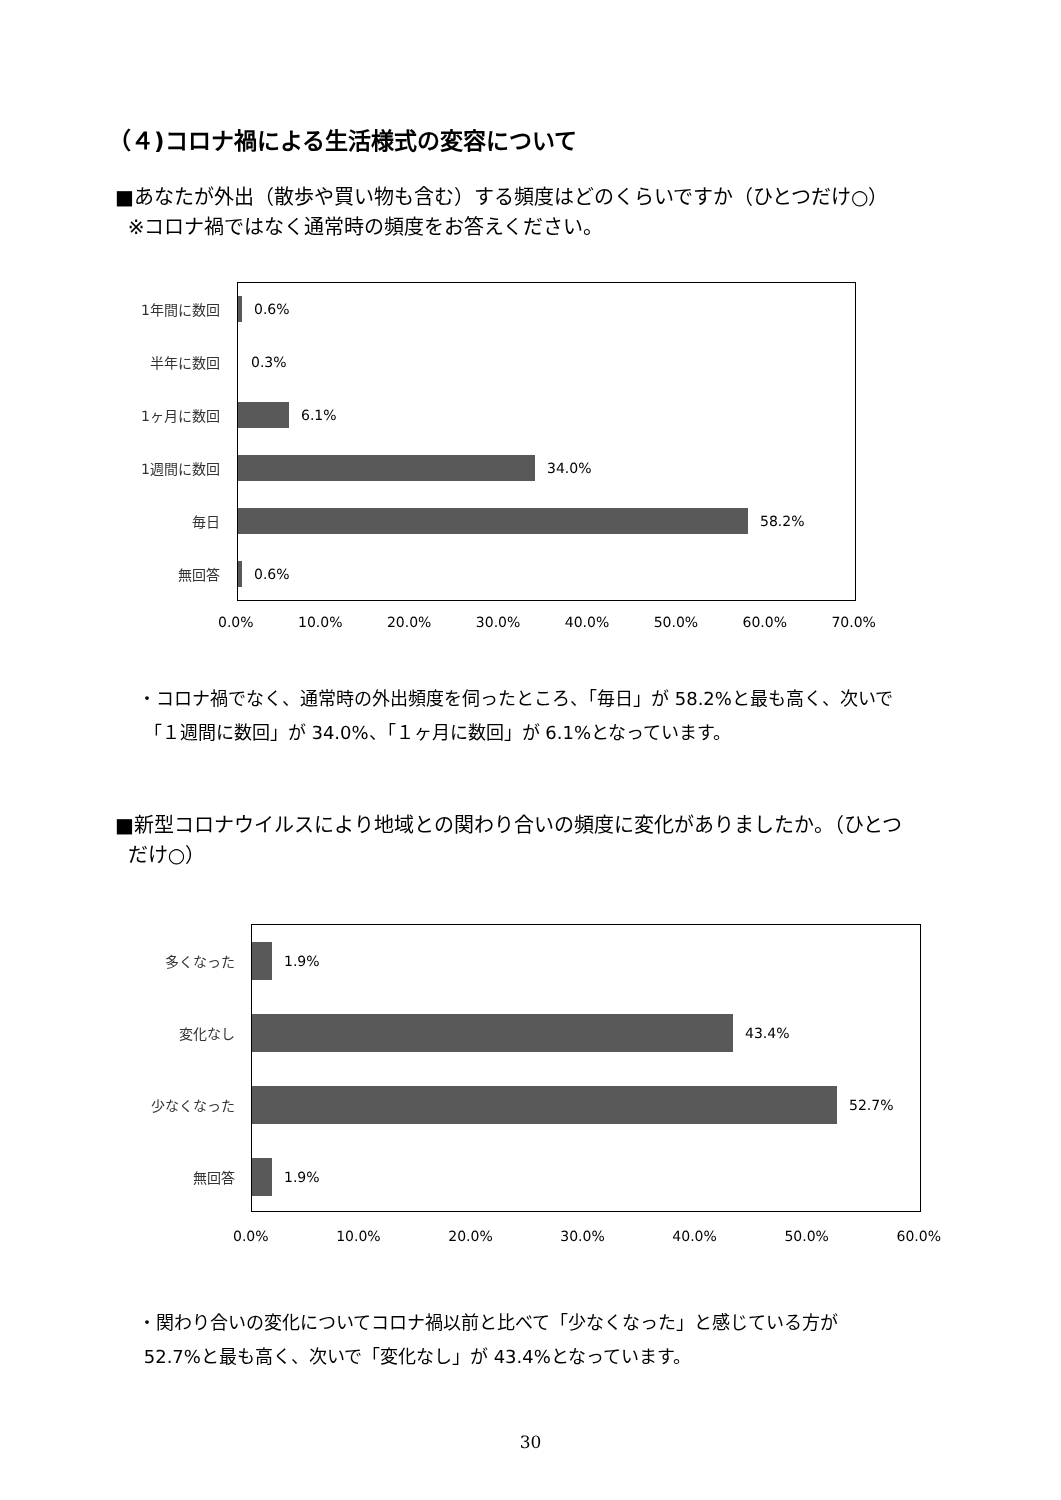（４)コロナ禍による生活様式の変容について
■あなたが外出（散歩や買い物も含む）する頻度はどのくらいですか（ひとつだけ○）
※コロナ禍ではなく通常時の頻度をお答えください。
1年間に数回 0.6%
半年に数回 0.3%
1ヶ月に数回 6.1%
1週間に数回 34.0%
毎日 58.2%
無回答 0.6%
0.0% 10.0% 20.0% 30.0% 40.0% 50.0% 60.0% 70.0%
・コロナ禍でなく、通常時の外出頻度を伺ったところ、「毎日」が 58.2%と最も高く、次いで
「１週間に数回」が 34.0%、「１ヶ月に数回」が 6.1%となっています。
■新型コロナウイルスにより地域との関わり合いの頻度に変化がありましたか。（ひとつ
だけ○）
多くなった 1.9%
変化なし 43.4%
少なくなった 52.7%
無回答 1.9%
0.0% 10.0% 20.0% 30.0% 40.0% 50.0% 60.0%
・関わり合いの変化についてコロナ禍以前と比べて「少なくなった」と感じている方が
52.7%と最も高く、次いで「変化なし」が 43.4%となっています。
30